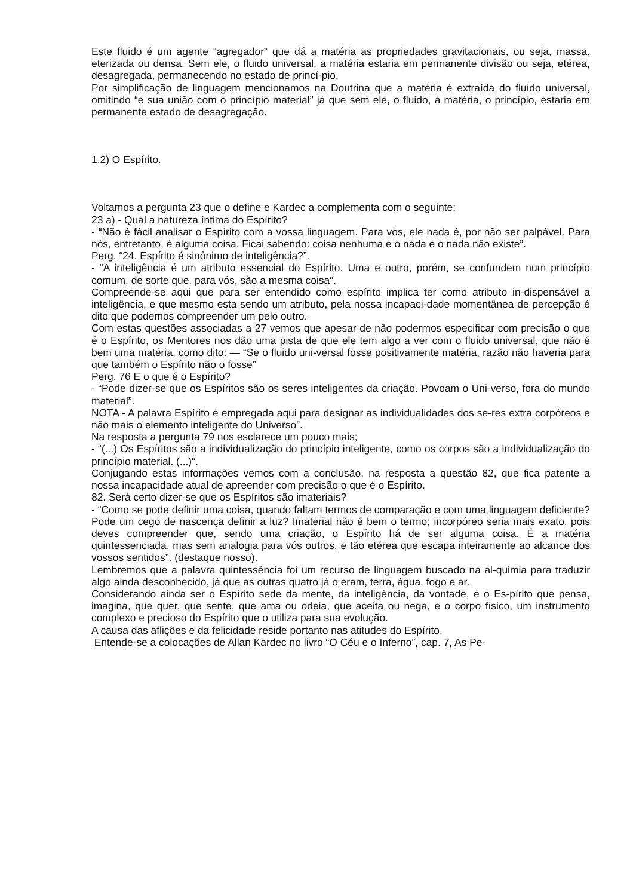Este fluido é um agente “agregador” que dá a matéria as propriedades gravitacionais, ou seja, massa, eterizada ou densa. Sem ele, o fluido universal, a matéria estaria em permanente divisão ou seja, etérea, desagregada, permanecendo no estado de princí-pio.
Por simplificação de linguagem mencionamos na Doutrina que a matéria é extraída do fluído universal, omitindo “e sua união com o princípio material” já que sem ele, o fluido, a matéria, o princípio, estaria em permanente estado de desagregação.
1.2) O Espírito.
Voltamos a pergunta 23 que o define e Kardec a complementa com o seguinte:
23 a) - Qual a natureza íntima do Espírito?
- “Não é fácil analisar o Espírito com a vossa linguagem. Para vós, ele nada é, por não ser palpável. Para nós, entretanto, é alguma coisa. Ficai sabendo: coisa nenhuma é o nada e o nada não existe”.
Perg. “24. Espírito é sinônimo de inteligência?”.
- “A inteligência é um atributo essencial do Espírito. Uma e outro, porém, se confundem num princípio comum, de sorte que, para vós, são a mesma coisa”.
Compreende-se aqui que para ser entendido como espírito implica ter como atributo in-dispensável a inteligência, e que mesmo esta sendo um atributo, pela nossa incapaci-dade momentânea de percepção é dito que podemos compreender um pelo outro.
Com estas questões associadas a 27 vemos que apesar de não podermos especificar com precisão o que é o Espírito, os Mentores nos dão uma pista de que ele tem algo a ver com o fluido universal, que não é bem uma matéria, como dito: — “Se o fluido uni-versal fosse positivamente matéria, razão não haveria para que também o Espírito não o fosse”
Perg. 76 E o que é o Espírito?
- “Pode dizer-se que os Espíritos são os seres inteligentes da criação. Povoam o Uni-verso, fora do mundo material”.
NOTA - A palavra Espírito é empregada aqui para designar as individualidades dos se-res extra corpóreos e não mais o elemento inteligente do Universo”.
Na resposta a pergunta 79 nos esclarece um pouco mais;
- “(...) Os Espíritos são a individualização do princípio inteligente, como os corpos são a individualização do princípio material. (...)“.
Conjugando estas informações vemos com a conclusão, na resposta a questão 82, que fica patente a nossa incapacidade atual de apreender com precisão o que é o Espírito.
82. Será certo dizer-se que os Espíritos são imateriais?
- “Como se pode definir uma coisa, quando faltam termos de comparação e com uma linguagem deficiente? Pode um cego de nascença definir a luz? Imaterial não é bem o termo; incorpóreo seria mais exato, pois deves compreender que, sendo uma criação, o Espírito há de ser alguma coisa. É a matéria quintessenciada, mas sem analogia para vós outros, e tão etérea que escapa inteiramente ao alcance dos vossos sentidos”. (destaque nosso).
Lembremos que a palavra quintessência foi um recurso de linguagem buscado na al-quimia para traduzir algo ainda desconhecido, já que as outras quatro já o eram, terra, água, fogo e ar.
Considerando ainda ser o Espírito sede da mente, da inteligência, da vontade, é o Es-pírito que pensa, imagina, que quer, que sente, que ama ou odeia, que aceita ou nega, e o corpo físico, um instrumento complexo e precioso do Espírito que o utiliza para sua evolução.
A causa das aflições e da felicidade reside portanto nas atitudes do Espírito.
Entende-se a colocações de Allan Kardec no livro “O Céu e o Inferno”, cap. 7, As Pe-